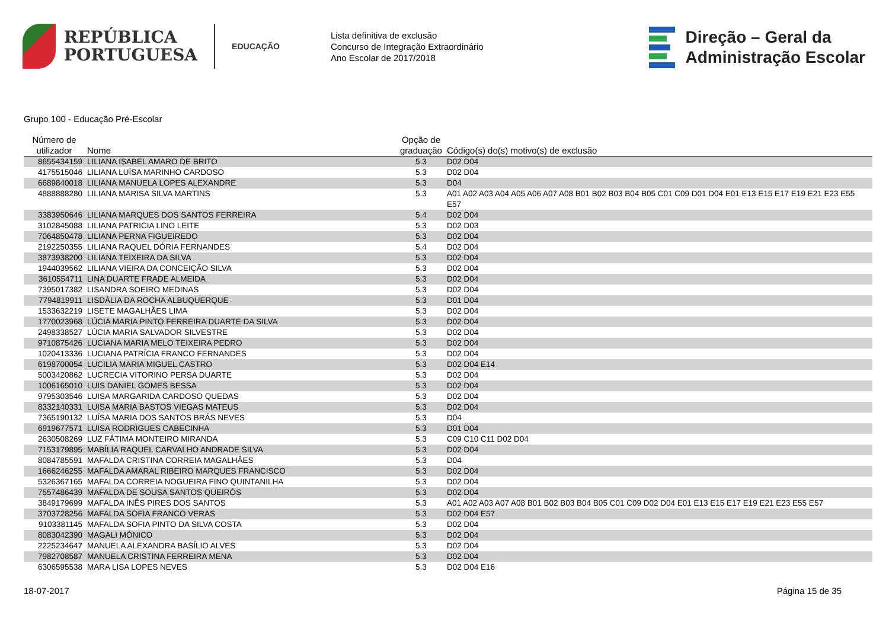REPÚBLICA
PORTUGUESA
EDUCAÇÃO
Lista definitiva de exclusão
Concurso de Integração Extraordinário
Ano Escolar de 2017/2018
Direção – Geral da
Administração Escolar
Grupo 100 - Educação Pré-Escolar
| Número de utilizador | Nome | Opção de graduação | Código(s) do(s) motivo(s) de exclusão |
| --- | --- | --- | --- |
| 8655434159 | LILIANA ISABEL AMARO DE BRITO | 5.3 | D02 D04 |
| 4175515046 | LILIANA LUÍSA MARINHO CARDOSO | 5.3 | D02 D04 |
| 6689840018 | LILIANA MANUELA LOPES ALEXANDRE | 5.3 | D04 |
| 4888888280 | LILIANA MARISA SILVA MARTINS | 5.3 | A01 A02 A03 A04 A05 A06 A07 A08 B01 B02 B03 B04 B05 C01 C09 D01 D04 E01 E13 E15 E17 E19 E21 E23 E55 E57 |
| 3383950646 | LILIANA MARQUES DOS SANTOS FERREIRA | 5.4 | D02 D04 |
| 3102845088 | LILIANA PATRICIA LINO LEITE | 5.3 | D02 D03 |
| 7064850478 | LILIANA PERNA FIGUEIREDO | 5.3 | D02 D04 |
| 2192250355 | LILIANA RAQUEL DÓRIA FERNANDES | 5.4 | D02 D04 |
| 3873938200 | LILIANA TEIXEIRA DA SILVA | 5.3 | D02 D04 |
| 1944039562 | LILIANA VIEIRA DA CONCEIÇÃO SILVA | 5.3 | D02 D04 |
| 3610554711 | LINA DUARTE FRADE ALMEIDA | 5.3 | D02 D04 |
| 7395017382 | LISANDRA SOEIRO MEDINAS | 5.3 | D02 D04 |
| 7794819911 | LISDÁLIA DA ROCHA ALBUQUERQUE | 5.3 | D01 D04 |
| 1533632219 | LISETE MAGALHÃES LIMA | 5.3 | D02 D04 |
| 1770023968 | LÚCIA MARIA PINTO FERREIRA DUARTE DA SILVA | 5.3 | D02 D04 |
| 2498338527 | LÚCIA MARIA SALVADOR SILVESTRE | 5.3 | D02 D04 |
| 9710875426 | LUCIANA MARIA MELO TEIXEIRA PEDRO | 5.3 | D02 D04 |
| 1020413336 | LUCIANA PATRÍCIA FRANCO FERNANDES | 5.3 | D02 D04 |
| 6198700054 | LUCILIA MARIA MIGUEL CASTRO | 5.3 | D02 D04 E14 |
| 5003420862 | LUCRECIA VITORINO PERSA DUARTE | 5.3 | D02 D04 |
| 1006165010 | LUIS DANIEL GOMES BESSA | 5.3 | D02 D04 |
| 9795303546 | LUISA MARGARIDA CARDOSO QUEDAS | 5.3 | D02 D04 |
| 8332140331 | LUISA MARIA BASTOS VIEGAS MATEUS | 5.3 | D02 D04 |
| 7365190132 | LUÍSA MARIA DOS SANTOS BRÁS NEVES | 5.3 | D04 |
| 6919677571 | LUISA RODRIGUES CABECINHA | 5.3 | D01 D04 |
| 2630508269 | LUZ FÁTIMA MONTEIRO MIRANDA | 5.3 | C09 C10 C11 D02 D04 |
| 7153179895 | MABÍLIA RAQUEL CARVALHO ANDRADE SILVA | 5.3 | D02 D04 |
| 8084785591 | MAFALDA CRISTINA CORREIA MAGALHÃES | 5.3 | D04 |
| 1666246255 | MAFALDA AMARAL RIBEIRO MARQUES FRANCISCO | 5.3 | D02 D04 |
| 5326367165 | MAFALDA CORREIA NOGUEIRA FINO QUINTANILHA | 5.3 | D02 D04 |
| 7557486439 | MAFALDA DE SOUSA SANTOS QUEIRÓS | 5.3 | D02 D04 |
| 3849179699 | MAFALDA INÊS PIRES DOS SANTOS | 5.3 | A01 A02 A03 A07 A08 B01 B02 B03 B04 B05 C01 C09 D02 D04 E01 E13 E15 E17 E19 E21 E23 E55 E57 |
| 3703728256 | MAFALDA SOFIA FRANCO VERAS | 5.3 | D02 D04 E57 |
| 9103381145 | MAFALDA SOFIA PINTO DA SILVA COSTA | 5.3 | D02 D04 |
| 8083042390 | MAGALI MÓNICO | 5.3 | D02 D04 |
| 2225234647 | MANUELA ALEXANDRA BASÍLIO ALVES | 5.3 | D02 D04 |
| 7982708587 | MANUELA CRISTINA FERREIRA MENA | 5.3 | D02 D04 |
| 6306595538 | MARA LISA LOPES NEVES | 5.3 | D02 D04 E16 |
18-07-2017 Página 15 de 35